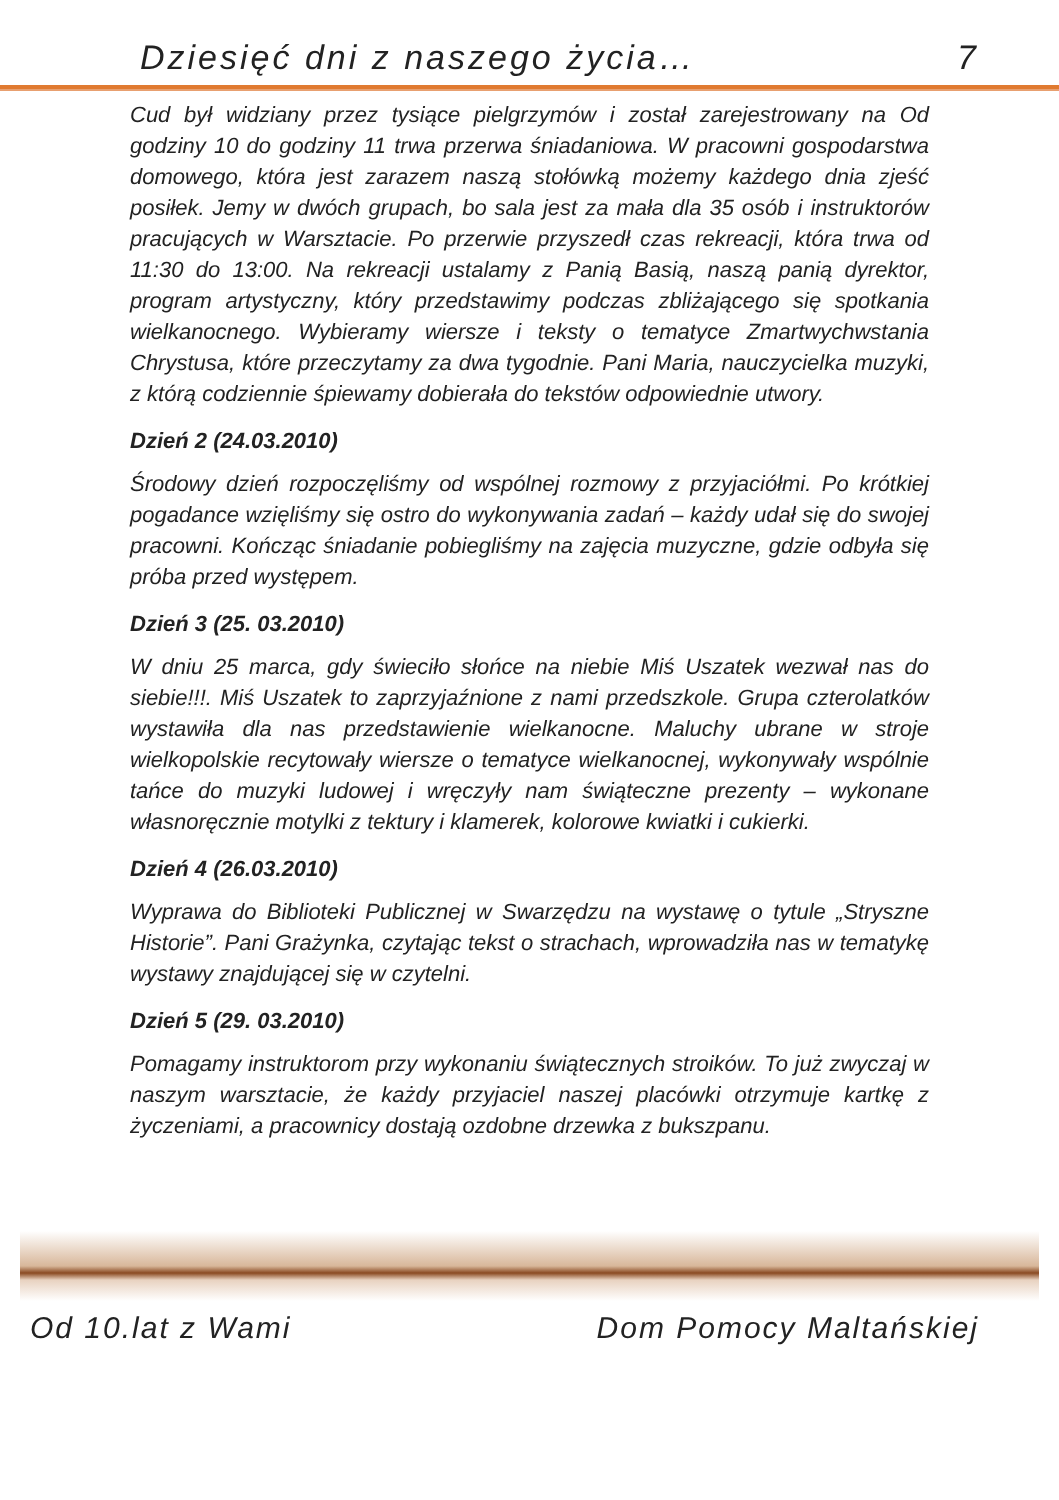Dziesięć dni z naszego życia… 7
Cud był widziany przez tysiące pielgrzymów i został zarejestrowany na Od godziny 10 do godziny 11 trwa przerwa śniadaniowa. W pracowni gospodarstwa domowego, która jest zarazem naszą stołówką możemy każdego dnia zjeść posiłek. Jemy w dwóch grupach, bo sala jest za mała dla 35 osób i instruktorów pracujących w Warsztacie. Po przerwie przyszedł czas rekreacji, która trwa od 11:30 do 13:00. Na rekreacji ustalamy z Panią Basią, naszą panią dyrektor, program artystyczny, który przedstawimy podczas zbliżającego się spotkania wielkanocnego. Wybieramy wiersze i teksty o tematyce Zmartwychwstania Chrystusa, które przeczytamy za dwa tygodnie. Pani Maria, nauczycielka muzyki, z którą codziennie śpiewamy dobierała do tekstów odpowiednie utwory.
Dzień 2 (24.03.2010)
Środowy dzień rozpoczęliśmy od wspólnej rozmowy z przyjaciółmi. Po krótkiej pogadance wzięliśmy się ostro do wykonywania zadań – każdy udał się do swojej pracowni. Kończąc śniadanie pobiegliśmy na zajęcia muzyczne, gdzie odbyła się próba przed występem.
Dzień 3 (25. 03.2010)
W dniu 25 marca, gdy świeciło słońce na niebie Miś Uszatek wezwał nas do siebie!!!. Miś Uszatek to zaprzyjaźnione z nami przedszkole. Grupa czterolatków wystawiła dla nas przedstawienie wielkanocne. Maluchy ubrane w stroje wielkopolskie recytowały wiersze o tematyce wielkanocnej, wykonywały wspólnie tańce do muzyki ludowej i wręczyły nam świąteczne prezenty – wykonane własnoręcznie motylki z tektury i klamerek, kolorowe kwiatki i cukierki.
Dzień 4 (26.03.2010)
Wyprawa do Biblioteki Publicznej w Swarzędzu na wystawę o tytule „Stryszne Historie”. Pani Grażynka, czytając tekst o strachach, wprowadziła nas w tematykę wystawy znajdującej się w czytelni.
Dzień 5 (29. 03.2010)
Pomagamy instruktorom przy wykonaniu świątecznych stroików. To już zwyczaj w naszym warsztacie, że każdy przyjaciel naszej placówki otrzymuje kartkę z życzeniami, a pracownicy dostają ozdobne drzewka z bukszpanu.
Od 10.lat z Wami Dom Pomocy Maltańskiej